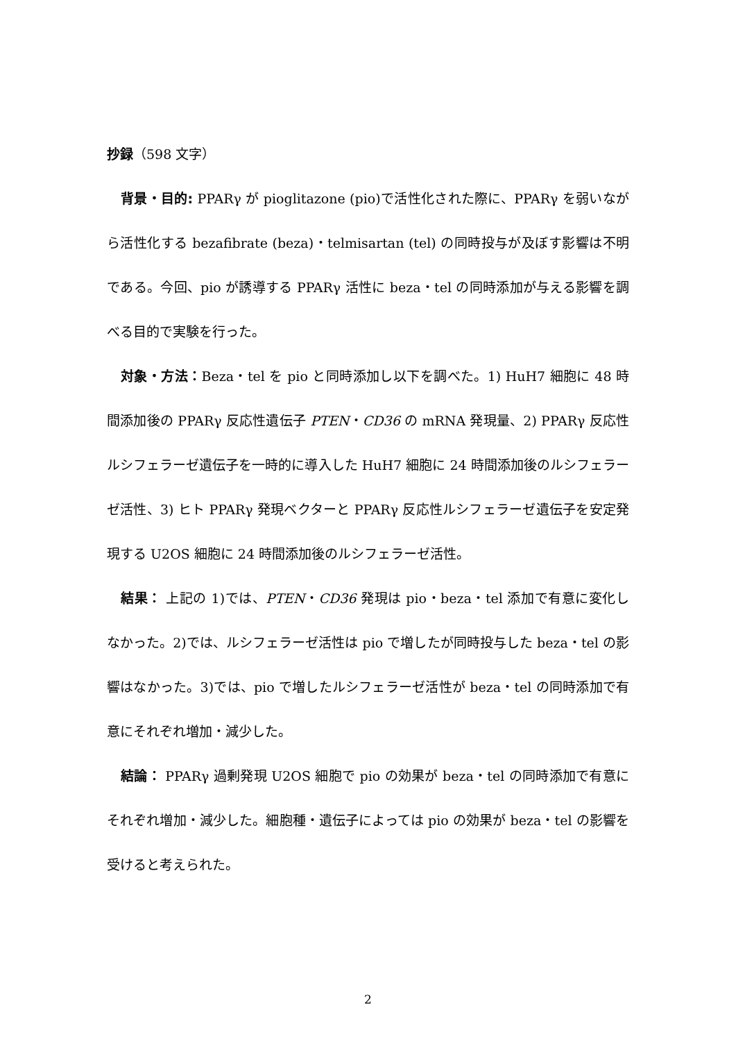抄録（598 文字）
背景・目的: PPARγ が pioglitazone (pio)で活性化された際に、PPARγ を弱いながら活性化する bezafibrate (beza)・telmisartan (tel) の同時投与が及ぼす影響は不明である。今回、pio が誘導する PPARγ 活性に beza・tel の同時添加が与える影響を調べる目的で実験を行った。
対象・方法：Beza・tel を pio と同時添加し以下を調べた。1) HuH7 細胞に 48 時間添加後の PPARγ 反応性遺伝子 PTEN・CD36 の mRNA 発現量、2) PPARγ 反応性ルシフェラーゼ遺伝子を一時的に導入した HuH7 細胞に 24 時間添加後のルシフェラーゼ活性、3) ヒト PPARγ 発現ベクターと PPARγ 反応性ルシフェラーゼ遺伝子を安定発現する U2OS 細胞に 24 時間添加後のルシフェラーゼ活性。
結果： 上記の 1)では、PTEN・CD36 発現は pio・beza・tel 添加で有意に変化しなかった。2)では、ルシフェラーゼ活性は pio で増したが同時投与した beza・tel の影響はなかった。3)では、pio で増したルシフェラーゼ活性が beza・tel の同時添加で有意にそれぞれ増加・減少した。
結論： PPARγ 過剰発現 U2OS 細胞で pio の効果が beza・tel の同時添加で有意にそれぞれ増加・減少した。細胞種・遺伝子によっては pio の効果が beza・tel の影響を受けると考えられた。
2